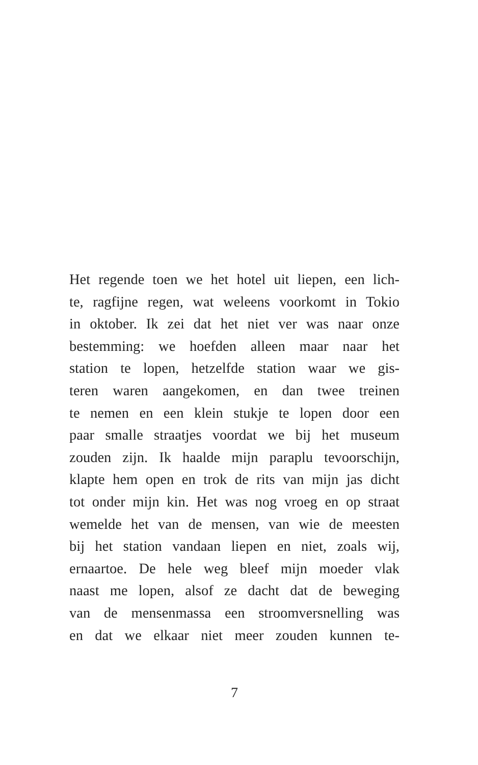Het regende toen we het hotel uit liepen, een lich-
te, ragfijne regen, wat weleens voorkomt in Tokio
in oktober. Ik zei dat het niet ver was naar onze
bestemming: we hoefden alleen maar naar het
station te lopen, hetzelfde station waar we gis-
teren waren aangekomen, en dan twee treinen
te nemen en een klein stukje te lopen door een
paar smalle straatjes voordat we bij het museum
zouden zijn. Ik haalde mijn paraplu tevoorschijn,
klapte hem open en trok de rits van mijn jas dicht
tot onder mijn kin. Het was nog vroeg en op straat
wemelde het van de mensen, van wie de meesten
bij het station vandaan liepen en niet, zoals wij,
ernaartoe. De hele weg bleef mijn moeder vlak
naast me lopen, alsof ze dacht dat de beweging
van de mensenmassa een stroomversnelling was
en dat we elkaar niet meer zouden kunnen te-
7